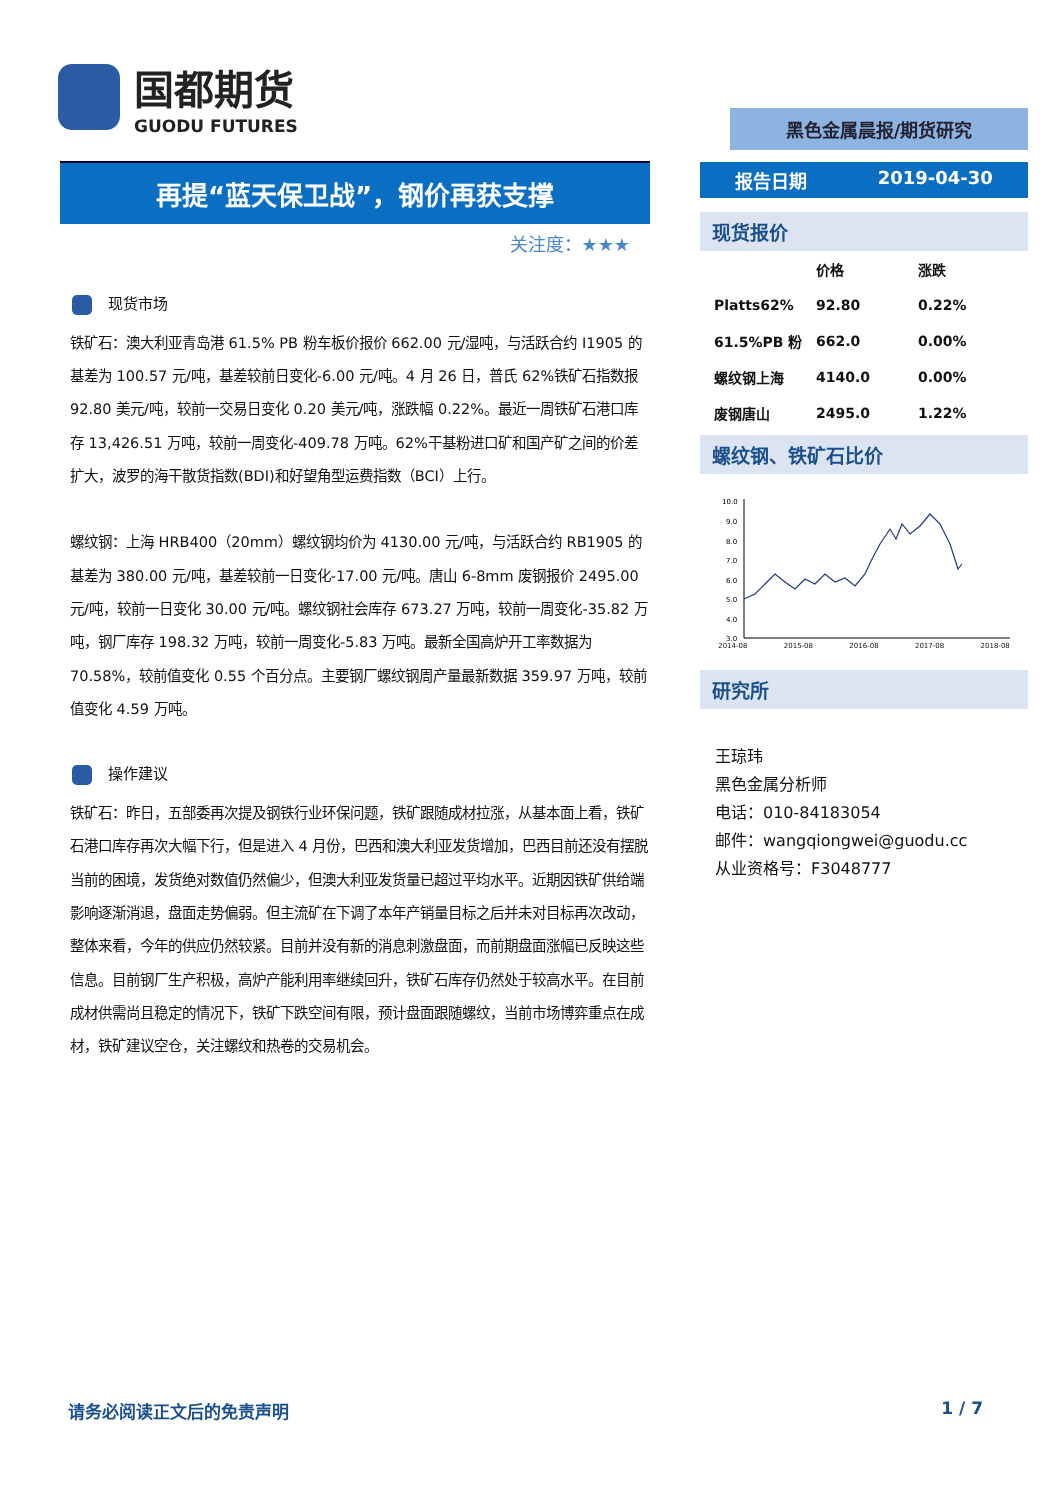国都期货
GUODU FUTURES
再提“蓝天保卫战”，钢价再获支撑
关注度：★★★
现货市场
铁矿石：澳大利亚青岛港 61.5% PB 粉车板价报价 662.00 元/湿吨，与活跃合约 I1905 的基差为 100.57 元/吨，基差较前日变化-6.00 元/吨。4 月 26 日，普氏 62%铁矿石指数报 92.80 美元/吨，较前一交易日变化 0.20 美元/吨，涨跌幅 0.22%。最近一周铁矿石港口库存 13,426.51 万吨，较前一周变化-409.78 万吨。62%干基粉进口矿和国产矿之间的价差扩大，波罗的海干散货指数(BDI)和好望角型运费指数（BCI）上行。
螺纹钢：上海 HRB400（20mm）螺纹钢均价为 4130.00 元/吨，与活跃合约 RB1905 的基差为 380.00 元/吨，基差较前一日变化-17.00 元/吨。唐山 6-8mm 废钢报价 2495.00 元/吨，较前一日变化 30.00 元/吨。螺纹钢社会库存 673.27 万吨，较前一周变化-35.82 万吨，钢厂库存 198.32 万吨，较前一周变化-5.83 万吨。最新全国高炉开工率数据为 70.58%，较前值变化 0.55 个百分点。主要钢厂螺纹钢周产量最新数据 359.97 万吨，较前值变化 4.59 万吨。
操作建议
铁矿石：昨日，五部委再次提及钢铁行业环保问题，铁矿跟随成材拉涨，从基本面上看，铁矿石港口库存再次大幅下行，但是进入 4 月份，巴西和澳大利亚发货增加，巴西目前还没有摆脱当前的困境，发货绝对数值仍然偏少，但澳大利亚发货量已超过平均水平。近期因铁矿供给端影响逐渐消退，盘面走势偏弱。但主流矿在下调了本年产销量目标之后并未对目标再次改动，整体来看，今年的供应仍然较紧。目前并没有新的消息刺激盘面，而前期盘面涨幅已反映这些信息。目前钢厂生产积极，高炉产能利用率继续回升，铁矿石库存仍然处于较高水平。在目前成材供需尚且稳定的情况下，铁矿下跌空间有限，预计盘面跟随螺纹，当前市场博弈重点在成材，铁矿建议空仓，关注螺纹和热卷的交易机会。
黑色金属晨报/期货研究
报告日期 2019-04-30
现货报价
| | 价格 | 涨跌 |
| --- | --- | --- |
| Platts62% | 92.80 | 0.22% |
| 61.5%PB 粉 | 662.0 | 0.00% |
| 螺纹钢上海 | 4140.0 | 0.00% |
| 废钢唐山 | 2495.0 | 1.22% |
螺纹钢、铁矿石比价
10.0
9.0
8.0
7.0
6.0
5.0
4.0
3.0
2014-08 2015-08 2016-08 2017-08 2018-08
研究所
王琼玮
黑色金属分析师
电话：010-84183054
邮件：wangqiongwei@guodu.cc
从业资格号：F3048777
请务必阅读正文后的免责声明 1 / 7